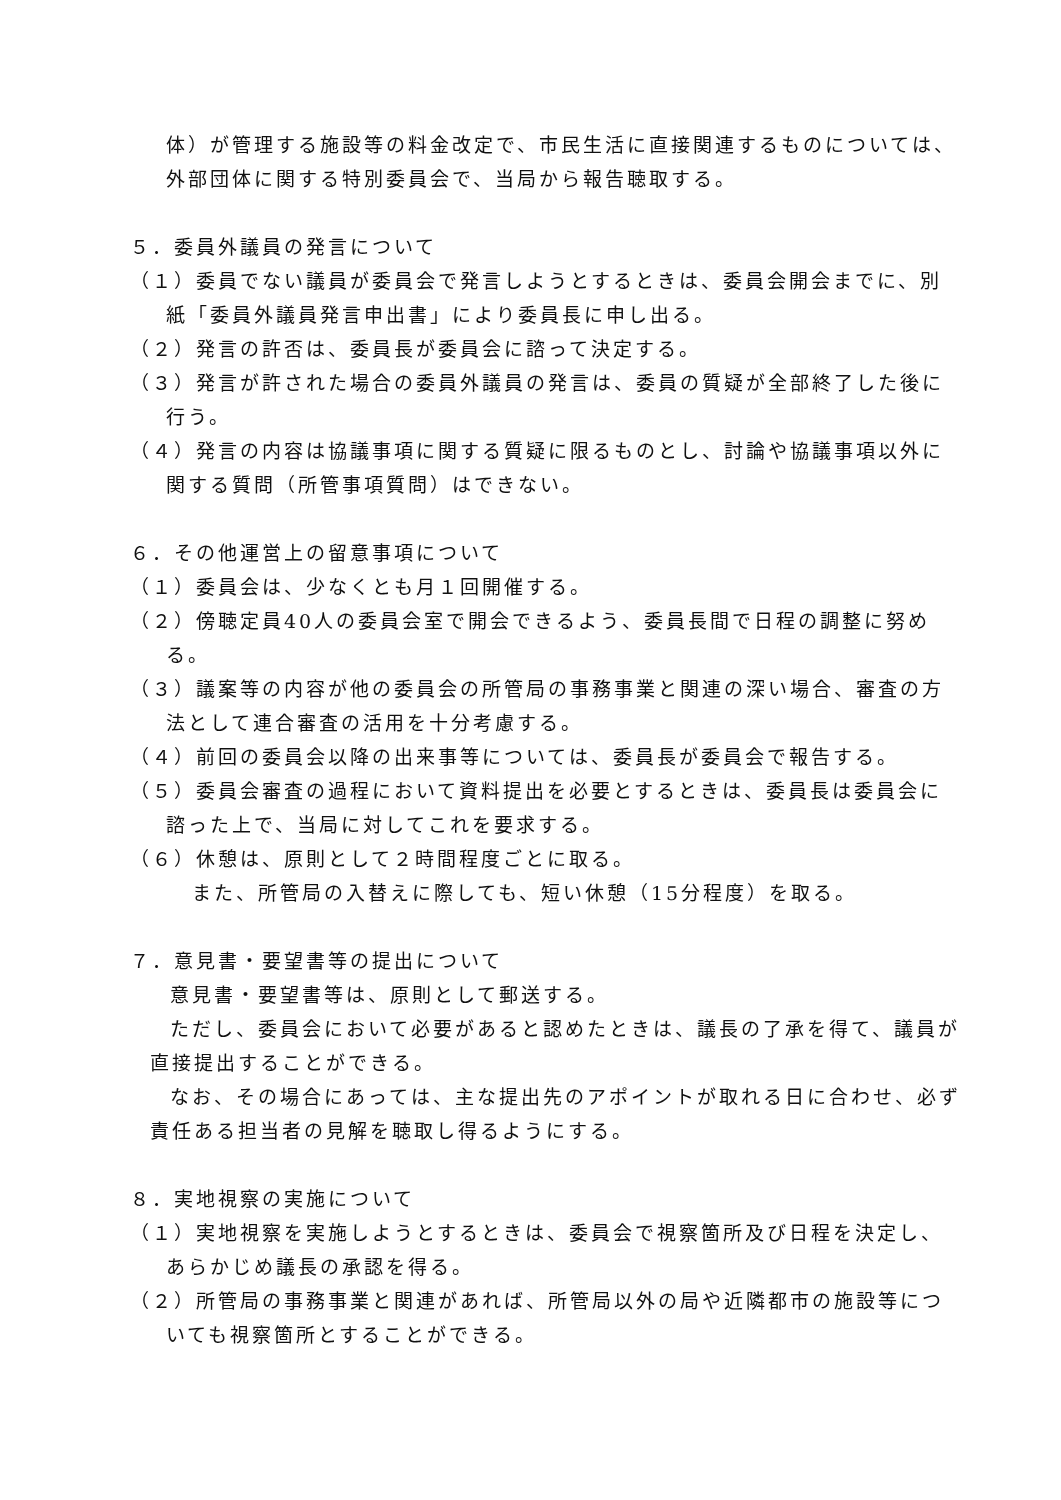体）が管理する施設等の料金改定で、市民生活に直接関連するものについては、外部団体に関する特別委員会で、当局から報告聴取する。
５．委員外議員の発言について
（１）委員でない議員が委員会で発言しようとするときは、委員会開会までに、別紙「委員外議員発言申出書」により委員長に申し出る。
（２）発言の許否は、委員長が委員会に諮って決定する。
（３）発言が許された場合の委員外議員の発言は、委員の質疑が全部終了した後に行う。
（４）発言の内容は協議事項に関する質疑に限るものとし、討論や協議事項以外に関する質問（所管事項質問）はできない。
６．その他運営上の留意事項について
（１）委員会は、少なくとも月１回開催する。
（２）傍聴定員40人の委員会室で開会できるよう、委員長間で日程の調整に努める。
（３）議案等の内容が他の委員会の所管局の事務事業と関連の深い場合、審査の方法として連合審査の活用を十分考慮する。
（４）前回の委員会以降の出来事等については、委員長が委員会で報告する。
（５）委員会審査の過程において資料提出を必要とするときは、委員長は委員会に諮った上で、当局に対してこれを要求する。
（６）休憩は、原則として２時間程度ごとに取る。
また、所管局の入替えに際しても、短い休憩（15分程度）を取る。
７．意見書・要望書等の提出について
意見書・要望書等は、原則として郵送する。
ただし、委員会において必要があると認めたときは、議長の了承を得て、議員が直接提出することができる。
なお、その場合にあっては、主な提出先のアポイントが取れる日に合わせ、必ず責任ある担当者の見解を聴取し得るようにする。
８．実地視察の実施について
（１）実地視察を実施しようとするときは、委員会で視察箇所及び日程を決定し、あらかじめ議長の承認を得る。
（２）所管局の事務事業と関連があれば、所管局以外の局や近隣都市の施設等についても視察箇所とすることができる。